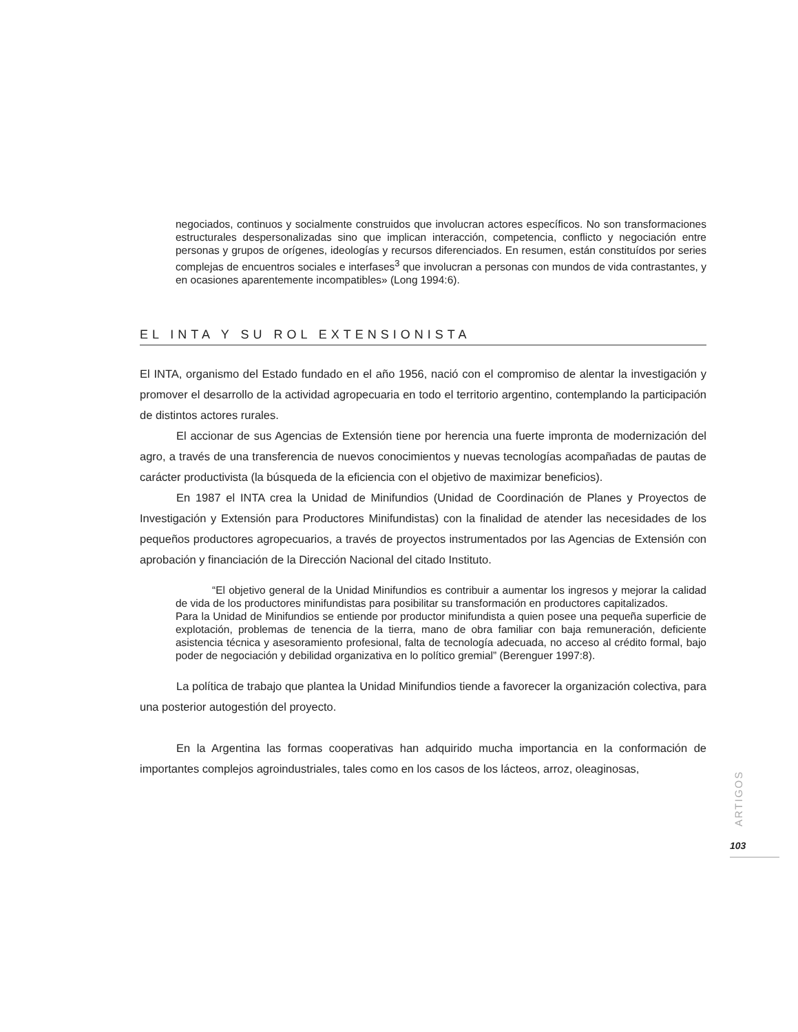negociados, continuos y socialmente construidos que involucran actores específicos. No son transformaciones estructurales despersonalizadas sino que implican interacción, competencia, conflicto y negociación entre personas y grupos de orígenes, ideologías y recursos diferenciados. En resumen, están constituídos por series complejas de encuentros sociales e interfases<sup>3</sup> que involucran a personas con mundos de vida contrastantes, y en ocasiones aparentemente incompatibles» (Long 1994:6).
EL INTA Y SU ROL EXTENSIONISTA
El INTA, organismo del Estado fundado en el año 1956, nació con el compromiso de alentar la investigación y promover el desarrollo de la actividad agropecuaria en todo el territorio argentino, contemplando la participación de distintos actores rurales.
El accionar de sus Agencias de Extensión tiene por herencia una fuerte impronta de modernización del agro, a través de una transferencia de nuevos conocimientos y nuevas tecnologías acompañadas de pautas de carácter productivista (la búsqueda de la eficiencia con el objetivo de maximizar beneficios).
En 1987 el INTA crea la Unidad de Minifundios (Unidad de Coordinación de Planes y Proyectos de Investigación y Extensión para Productores Minifundistas) con la finalidad de atender las necesidades de los pequeños productores agropecuarios, a través de proyectos instrumentados por las Agencias de Extensión con aprobación y financiación de la Dirección Nacional del citado Instituto.
“El objetivo general de la Unidad Minifundios es contribuir a aumentar los ingresos y mejorar la calidad de vida de los productores minifundistas para posibilitar su transformación en productores capitalizados.
Para la Unidad de Minifundios se entiende por productor minifundista a quien posee una pequeña superficie de explotación, problemas de tenencia de la tierra, mano de obra familiar con baja remuneración, deficiente asistencia técnica y asesoramiento profesional, falta de tecnología adecuada, no acceso al crédito formal, bajo poder de negociación y debilidad organizativa en lo político gremial” (Berenguer 1997:8).
La política de trabajo que plantea la Unidad Minifundios tiende a favorecer la organización colectiva, para una posterior autogestión del proyecto.
En la Argentina las formas cooperativas han adquirido mucha importancia en la conformación de importantes complejos agroindustriales, tales como en los casos de los lácteos, arroz, oleaginosas,
ARTIGOS
103